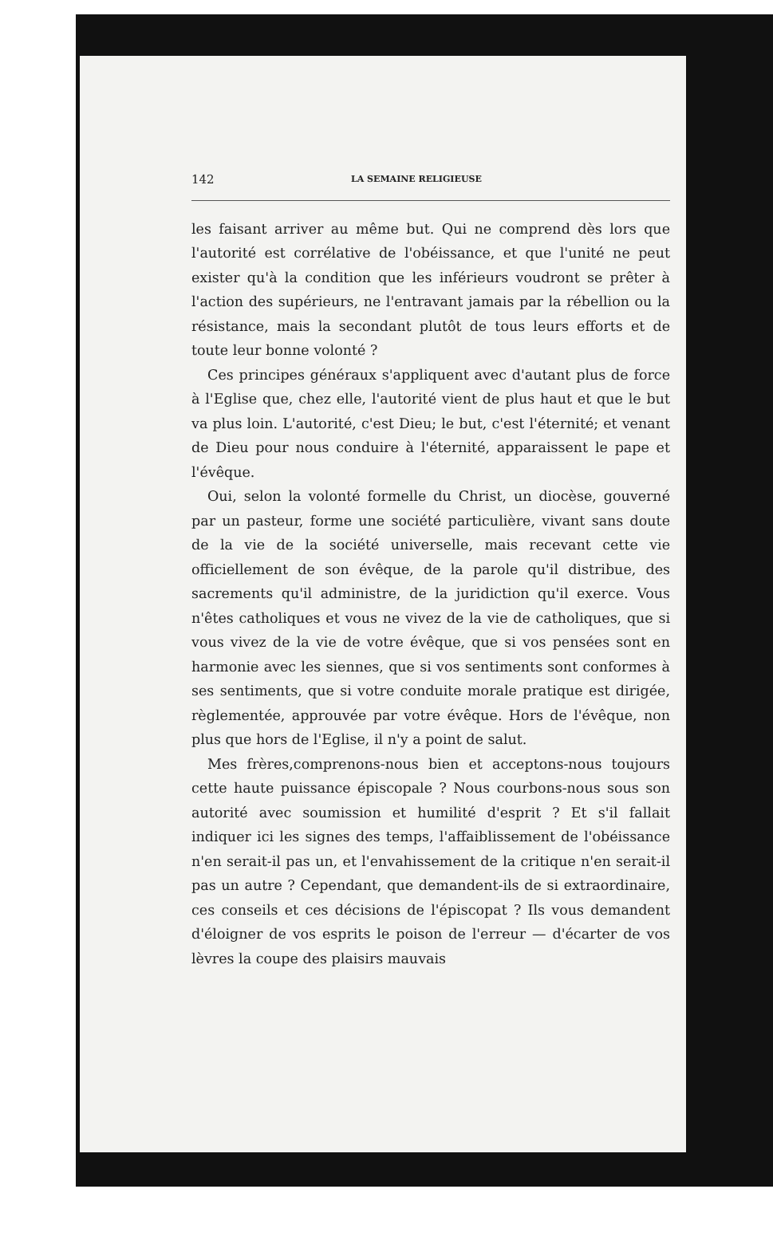142 LA SEMAINE RELIGIEUSE
les faisant arriver au même but. Qui ne comprend dès lors que l'autorité est corrélative de l'obéissance, et que l'unité ne peut exister qu'à la condition que les inférieurs voudront se prêter à l'action des supérieurs, ne l'entravant jamais par la rébellion ou la résistance, mais la secondant plutôt de tous leurs efforts et de toute leur bonne volonté ?
Ces principes généraux s'appliquent avec d'autant plus de force à l'Eglise que, chez elle, l'autorité vient de plus haut et que le but va plus loin. L'autorité, c'est Dieu; le but, c'est l'éternité; et venant de Dieu pour nous conduire à l'éternité, apparaissent le pape et l'évêque.
Oui, selon la volonté formelle du Christ, un diocèse, gouverné par un pasteur, forme une société particulière, vivant sans doute de la vie de la société universelle, mais recevant cette vie officiellement de son évêque, de la parole qu'il distribue, des sacrements qu'il administre, de la juridiction qu'il exerce. Vous n'êtes catholiques et vous ne vivez de la vie de catholiques, que si vous vivez de la vie de votre évêque, que si vos pensées sont en harmonie avec les siennes, que si vos sentiments sont conformes à ses sentiments, que si votre conduite morale pratique est dirigée, règlementée, approuvée par votre évêque. Hors de l'évêque, non plus que hors de l'Eglise, il n'y a point de salut.
Mes frères,comprenons-nous bien et acceptons-nous toujours cette haute puissance épiscopale ? Nous courbons-nous sous son autorité avec soumission et humilité d'esprit ? Et s'il fallait indiquer ici les signes des temps, l'affaiblissement de l'obéissance n'en serait-il pas un, et l'envahissement de la critique n'en serait-il pas un autre ? Cependant, que demandent-ils de si extraordinaire, ces conseils et ces décisions de l'épiscopat ? Ils vous demandent d'éloigner de vos esprits le poison de l'erreur — d'écarter de vos lèvres la coupe des plaisirs mauvais